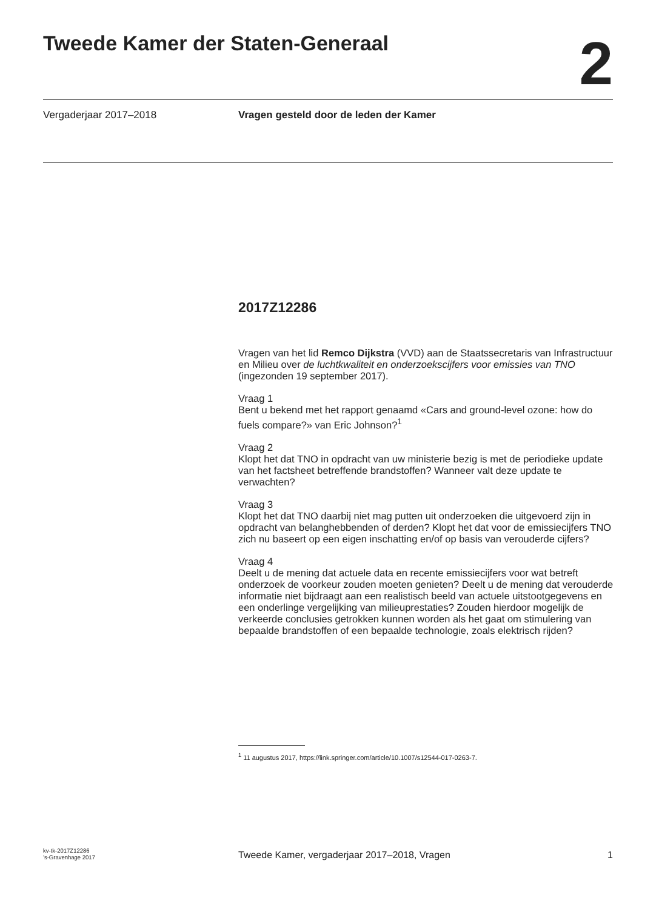Tweede Kamer der Staten-Generaal
2
Vergaderjaar 2017–2018 Vragen gesteld door de leden der Kamer
2017Z12286
Vragen van het lid Remco Dijkstra (VVD) aan de Staatssecretaris van Infrastructuur en Milieu over de luchtkwaliteit en onderzoekscijfers voor emissies van TNO (ingezonden 19 september 2017).
Vraag 1
Bent u bekend met het rapport genaamd «Cars and ground-level ozone: how do fuels compare?» van Eric Johnson?<sup>1</sup>
Vraag 2
Klopt het dat TNO in opdracht van uw ministerie bezig is met de periodieke update van het factsheet betreffende brandstoffen? Wanneer valt deze update te verwachten?
Vraag 3
Klopt het dat TNO daarbij niet mag putten uit onderzoeken die uitgevoerd zijn in opdracht van belanghebbenden of derden? Klopt het dat voor de emissiecijfers TNO zich nu baseert op een eigen inschatting en/of op basis van verouderde cijfers?
Vraag 4
Deelt u de mening dat actuele data en recente emissiecijfers voor wat betreft onderzoek de voorkeur zouden moeten genieten? Deelt u de mening dat verouderde informatie niet bijdraagt aan een realistisch beeld van actuele uitstootgegevens en een onderlinge vergelijking van milieuprestaties? Zouden hierdoor mogelijk de verkeerde conclusies getrokken kunnen worden als het gaat om stimulering van bepaalde brandstoffen of een bepaalde technologie, zoals elektrisch rijden?
<sup>1</sup> 11 augustus 2017, https://link.springer.com/article/10.1007/s12544-017-0263-7.
kv-tk-2017Z12286
’s-Gravenhage 2017
Tweede Kamer, vergaderjaar 2017–2018, Vragen
1